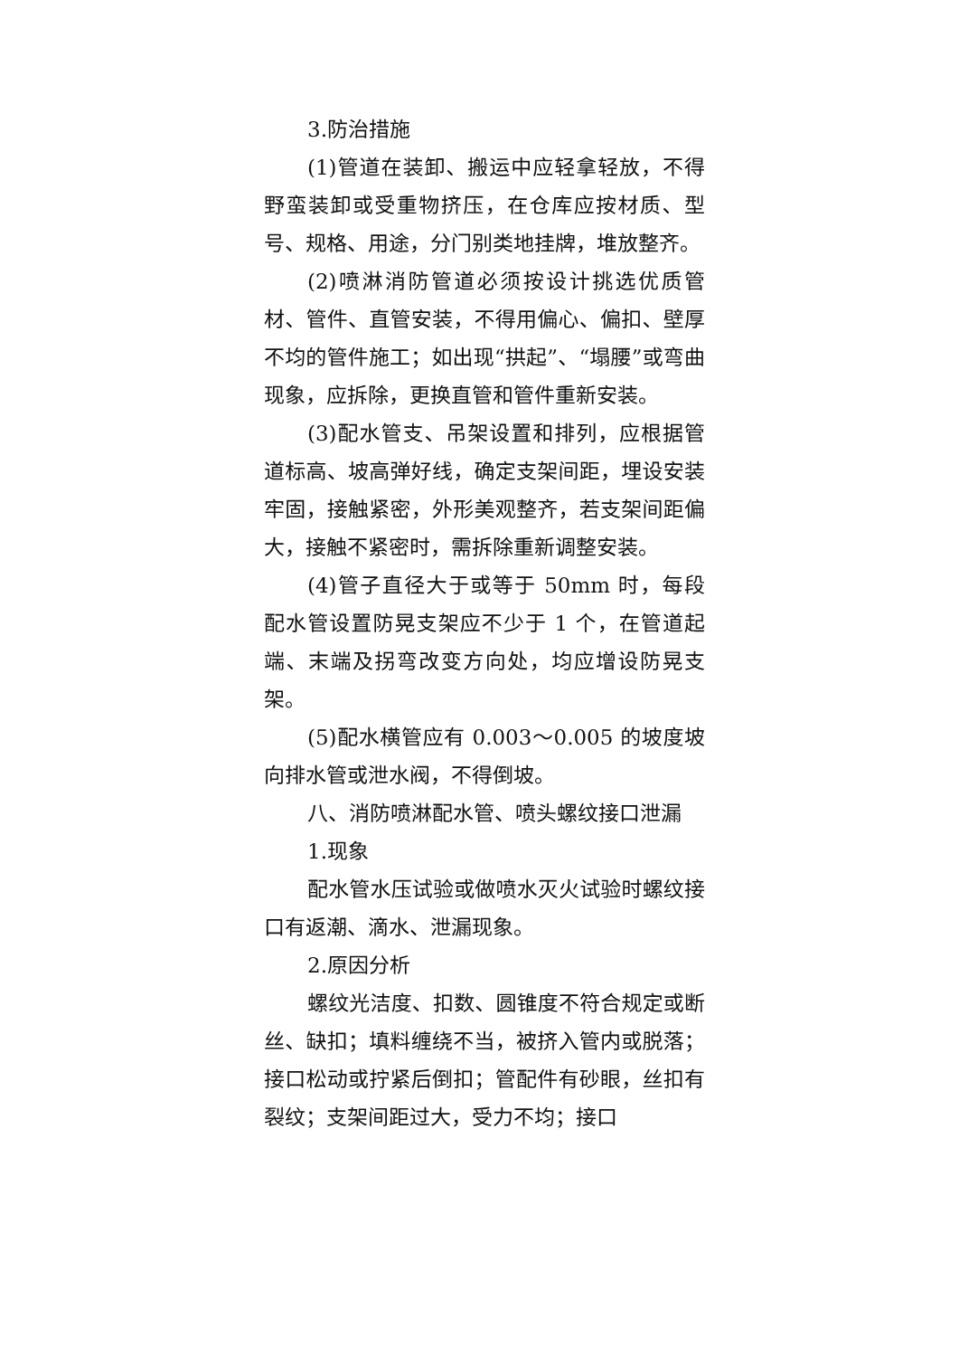3.防治措施
(1)管道在装卸、搬运中应轻拿轻放，不得野蛮装卸或受重物挤压，在仓库应按材质、型号、规格、用途，分门别类地挂牌，堆放整齐。
(2)喷淋消防管道必须按设计挑选优质管材、管件、直管安装，不得用偏心、偏扣、壁厚不均的管件施工；如出现“拱起”、“塌腰”或弯曲现象，应拆除，更换直管和管件重新安装。
(3)配水管支、吊架设置和排列，应根据管道标高、坡高弹好线，确定支架间距，埋设安装牢固，接触紧密，外形美观整齐，若支架间距偏大，接触不紧密时，需拆除重新调整安装。
(4)管子直径大于或等于 50mm 时，每段配水管设置防晃支架应不少于 1 个，在管道起端、末端及拐弯改变方向处，均应增设防晃支架。
(5)配水横管应有 0.003～0.005 的坡度坡向排水管或泄水阀，不得倒坡。
八、消防喷淋配水管、喷头螺纹接口泄漏
1.现象
配水管水压试验或做喷水灭火试验时螺纹接口有返潮、滴水、泄漏现象。
2.原因分析
螺纹光洁度、扣数、圆锥度不符合规定或断丝、缺扣；填料缠绕不当，被挤入管内或脱落；接口松动或拧紧后倒扣；管配件有砂眼，丝扣有裂纹；支架间距过大，受力不均；接口